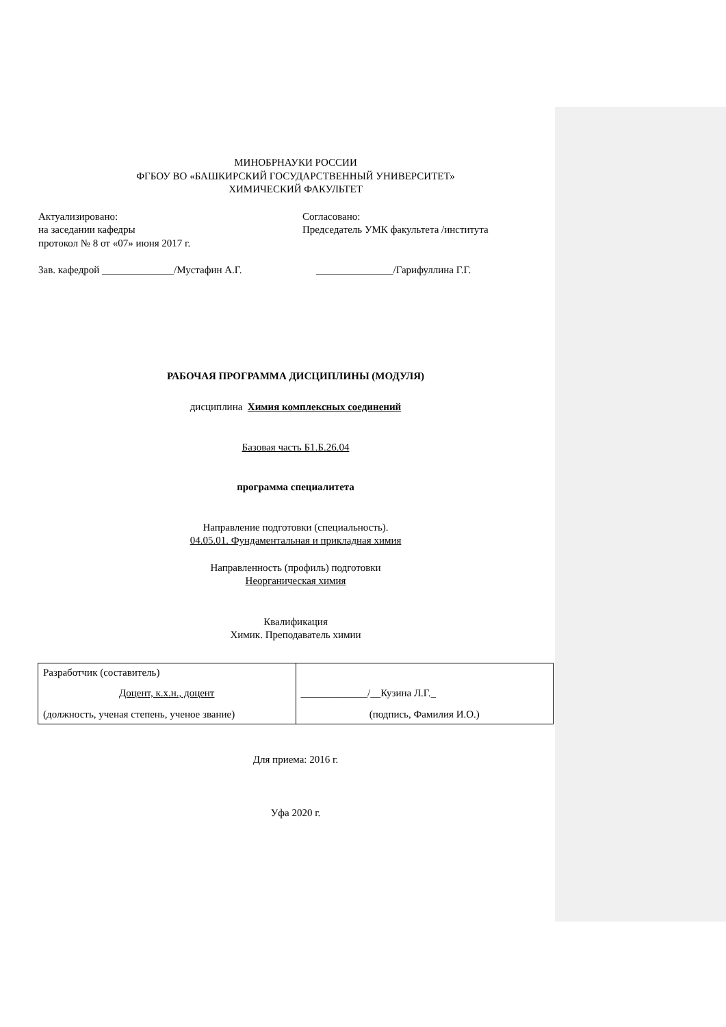МИНОБРНАУКИ РОССИИ
ФГБОУ ВО «БАШКИРСКИЙ ГОСУДАРСТВЕННЫЙ УНИВЕРСИТЕТ»
ХИМИЧЕСКИЙ ФАКУЛЬТЕТ
Актуализировано:
на заседании кафедры
протокол № 8 от «07» июня 2017 г.
Согласовано:
Председатель УМК факультета /института
Зав. кафедрой ______________/Мустафин А.Г.
_______________/Гарифуллина Г.Г.
РАБОЧАЯ ПРОГРАММА ДИСЦИПЛИНЫ (МОДУЛЯ)
дисциплина Химия комплексных соединений
Базовая часть Б1.Б.26.04
программа специалитета
Направление подготовки (специальность).
04.05.01. Фундаментальная и прикладная химия
Направленность (профиль) подготовки
Неорганическая химия
Квалификация
Химик. Преподаватель химии
| Разработчик (составитель) Доцент, к.х.н., доцент (должность, ученая степень, ученое звание) | _____________/__Кузина Л.Г._ (подпись, Фамилия И.О.) |
Для приема: 2016 г.
Уфа 2020 г.